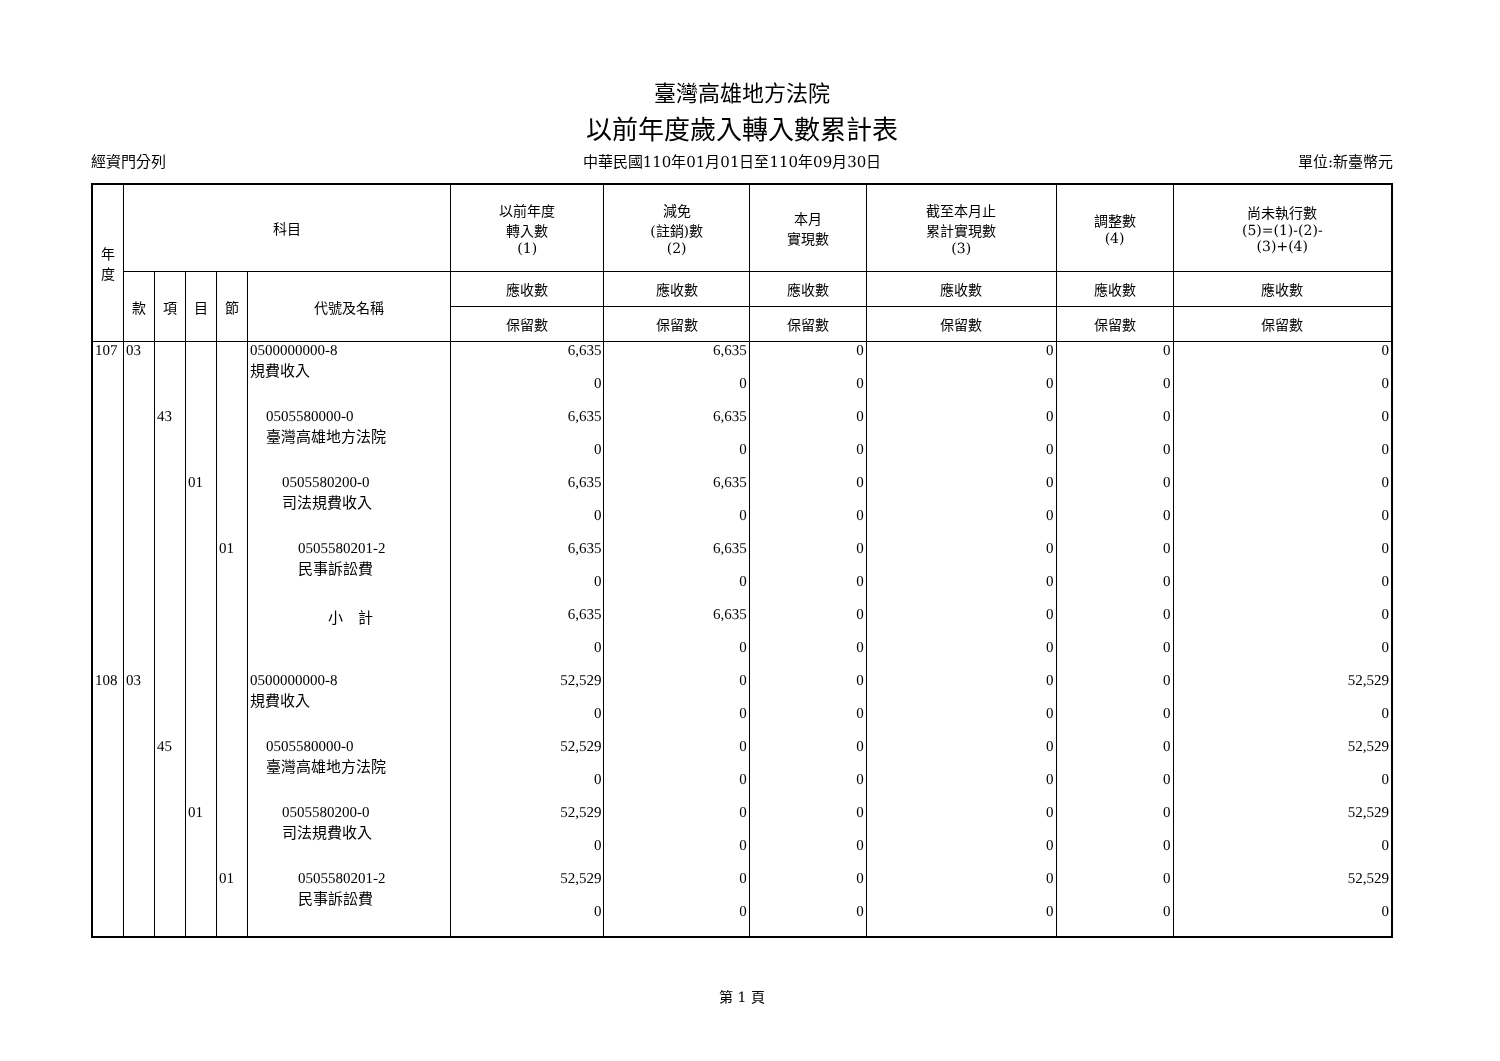臺灣高雄地方法院
以前年度歲入轉入數累計表
經資門分列 中華民國110年01月01日至110年09月30日 單位:新臺幣元
| 年 度 | 科目 | | | | | 以前年度 轉入數 (1) | 減免 (註銷)數 (2) | 本月 實現數 | 截至本月止 累計實現數 (3) | 調整數 (4) | 尚未執行數 (5)=(1)-(2)- (3)+(4) |
| --- | --- | --- | --- | --- | --- | --- | --- | --- | --- | --- | --- |
| | 款 | 項 | 目 | 節 | 代號及名稱 | 應收數 | 應收數 | 應收數 | 應收數 | 應收數 | 應收數 |
| | | | | | | 保留數 | 保留數 | 保留數 | 保留數 | 保留數 | 保留數 |
| 107 | 03 | | | | 0500000000-8 規費收入 | 6,635 | 6,635 | 0 | 0 | 0 | 0 |
| | | | | | | 0 | 0 | 0 | 0 | 0 | 0 |
| | | 43 | | | 0505580000-0 臺灣高雄地方法院 | 6,635 | 6,635 | 0 | 0 | 0 | 0 |
| | | | | | | 0 | 0 | 0 | 0 | 0 | 0 |
| | | | 01 | | 0505580200-0 司法規費收入 | 6,635 | 6,635 | 0 | 0 | 0 | 0 |
| | | | | | | 0 | 0 | 0 | 0 | 0 | 0 |
| | | | | 01 | 0505580201-2 民事訴訟費 | 6,635 | 6,635 | 0 | 0 | 0 | 0 |
| | | | | | | 0 | 0 | 0 | 0 | 0 | 0 |
| | | | | | 小 計 | 6,635 | 6,635 | 0 | 0 | 0 | 0 |
| | | | | | | 0 | 0 | 0 | 0 | 0 | 0 |
| 108 | 03 | | | | 0500000000-8 規費收入 | 52,529 | 0 | 0 | 0 | 0 | 52,529 |
| | | | | | | 0 | 0 | 0 | 0 | 0 | 0 |
| | | 45 | | | 0505580000-0 臺灣高雄地方法院 | 52,529 | 0 | 0 | 0 | 0 | 52,529 |
| | | | | | | 0 | 0 | 0 | 0 | 0 | 0 |
| | | | 01 | | 0505580200-0 司法規費收入 | 52,529 | 0 | 0 | 0 | 0 | 52,529 |
| | | | | | | 0 | 0 | 0 | 0 | 0 | 0 |
| | | | | 01 | 0505580201-2 民事訴訟費 | 52,529 | 0 | 0 | 0 | 0 | 52,529 |
| | | | | | | 0 | 0 | 0 | 0 | 0 | 0 |
第 1 頁